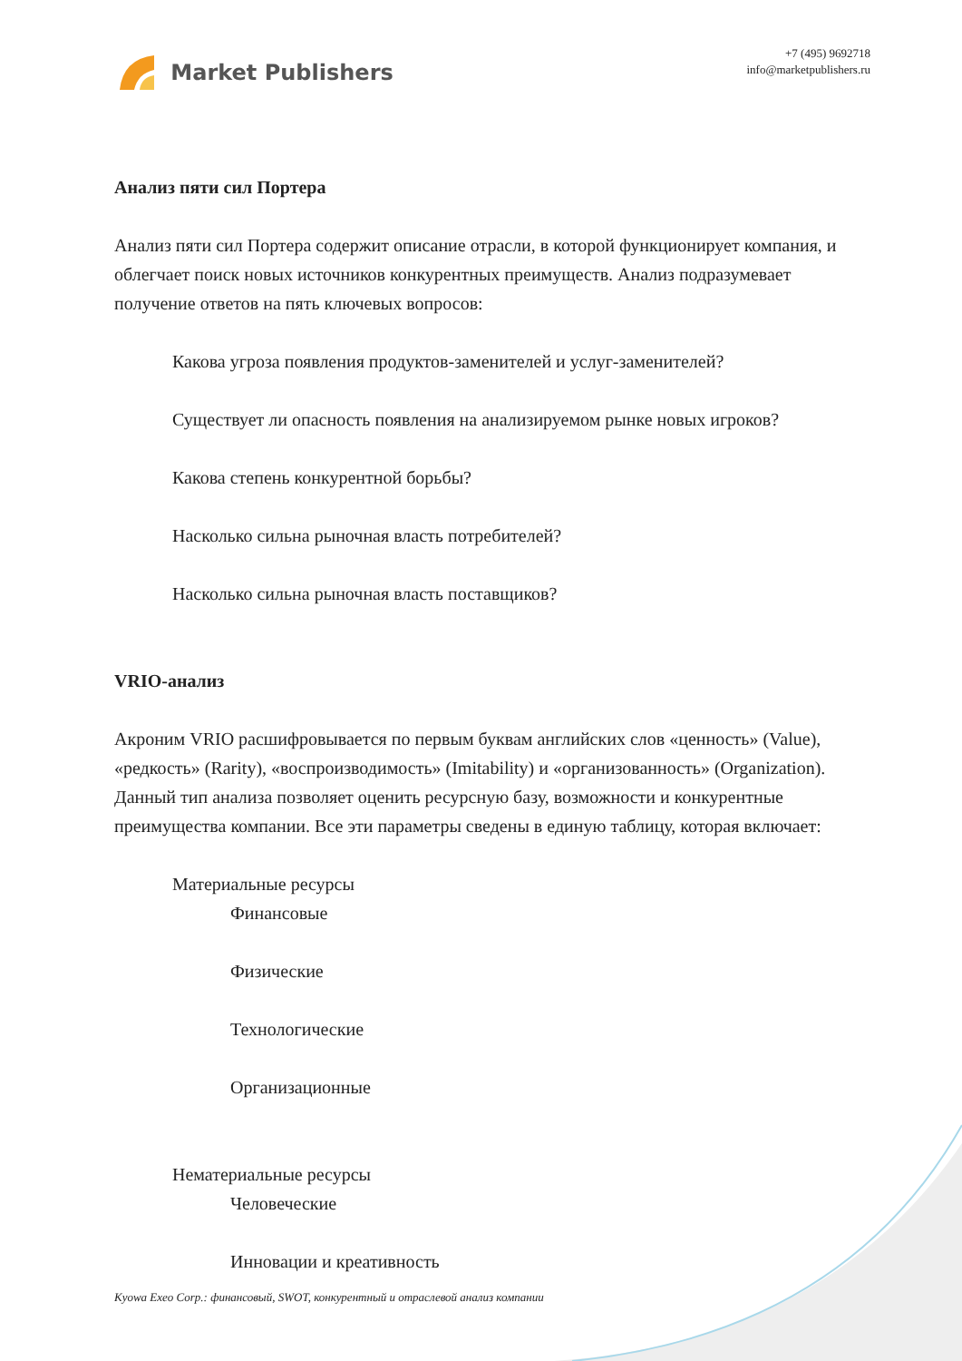Market Publishers
+7 (495) 9692718
info@marketpublishers.ru
Анализ пяти сил Портера
Анализ пяти сил Портера содержит описание отрасли, в которой функционирует компания, и облегчает поиск новых источников конкурентных преимуществ. Анализ подразумевает получение ответов на пять ключевых вопросов:
Какова угроза появления продуктов-заменителей и услуг-заменителей?
Существует ли опасность появления на анализируемом рынке новых игроков?
Какова степень конкурентной борьбы?
Насколько сильна рыночная власть потребителей?
Насколько сильна рыночная власть поставщиков?
VRIO-анализ
Акроним VRIO расшифровывается по первым буквам английских слов «ценность» (Value), «редкость» (Rarity), «воспроизводимость» (Imitability) и «организованность» (Organization). Данный тип анализа позволяет оценить ресурсную базу, возможности и конкурентные преимущества компании. Все эти параметры сведены в единую таблицу, которая включает:
Материальные ресурсы
Финансовые
Физические
Технологические
Организационные
Нематериальные ресурсы
Человеческие
Инновации и креативность
Kyowa Exeo Corp.: финансовый, SWOT, конкурентный и отраслевой анализ компании